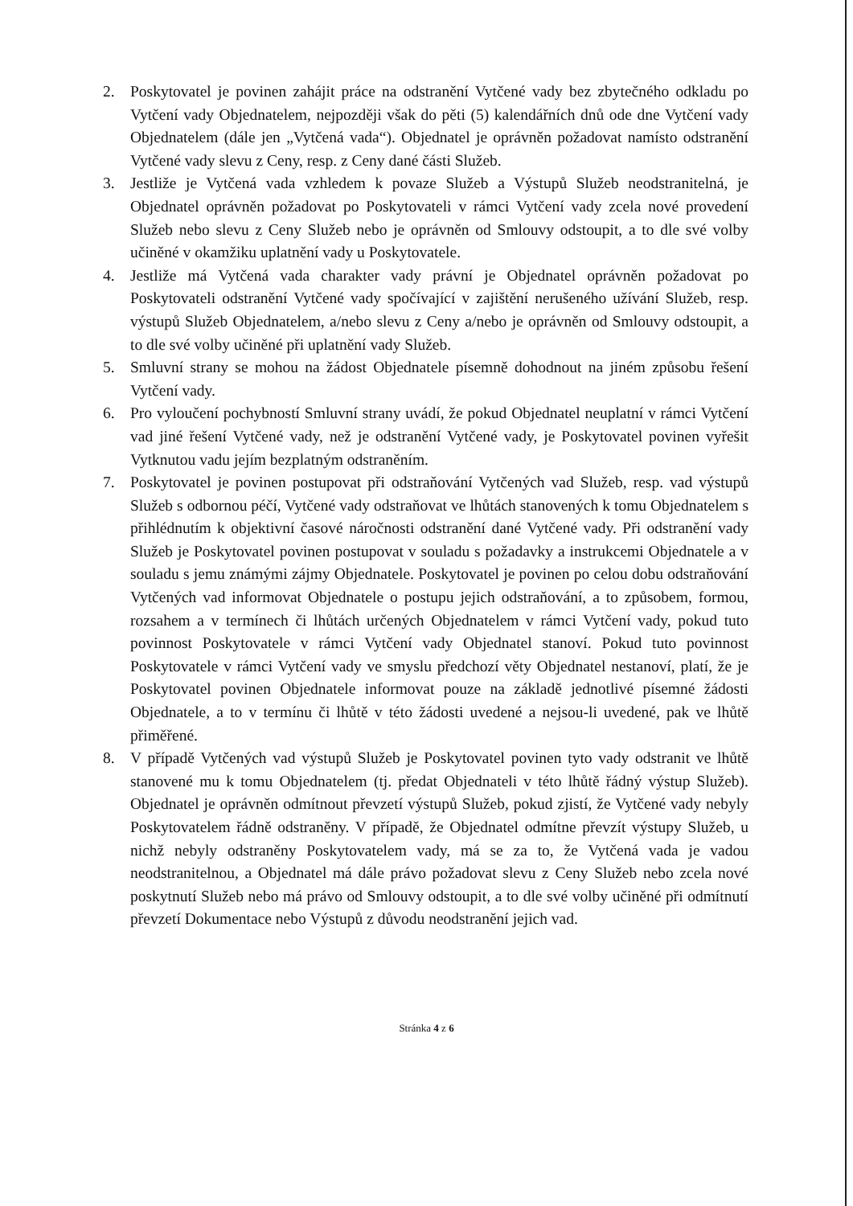2. Poskytovatel je povinen zahájit práce na odstranění Vytčené vady bez zbytečného odkladu po Vytčení vady Objednatelem, nejpozději však do pěti (5) kalendářních dnů ode dne Vytčení vady Objednatelem (dále jen „Vytčená vada“). Objednatel je oprávněn požadovat namísto odstranění Vytčené vady slevu z Ceny, resp. z Ceny dané části Služeb.
3. Jestliže je Vytčená vada vzhledem k povaze Služeb a Výstupů Služeb neodstranitelná, je Objednatel oprávněn požadovat po Poskytovateli v rámci Vytčení vady zcela nové provedení Služeb nebo slevu z Ceny Služeb nebo je oprávněn od Smlouvy odstoupit, a to dle své volby učiněné v okamžiku uplatnění vady u Poskytovatele.
4. Jestliže má Vytčená vada charakter vady právní je Objednatel oprávněn požadovat po Poskytovateli odstranění Vytčené vady spočívající v zajištění nerušeného užívání Služeb, resp. výstupů Služeb Objednatelem, a/nebo slevu z Ceny a/nebo je oprávněn od Smlouvy odstoupit, a to dle své volby učiněné při uplatnění vady Služeb.
5. Smluvní strany se mohou na žádost Objednatele písemně dohodnout na jiném způsobu řešení Vytčení vady.
6. Pro vyloučení pochybností Smluvní strany uvádí, že pokud Objednatel neuplatní v rámci Vytčení vad jiné řešení Vytčené vady, než je odstranění Vytčené vady, je Poskytovatel povinen vyřešit Vytknutou vadu jejím bezplatným odstraněním.
7. Poskytovatel je povinen postupovat při odstraňování Vytčených vad Služeb, resp. vad výstupů Služeb s odbornou péčí, Vytčené vady odstraňovat ve lhůtách stanovených k tomu Objednatelem s přihlédnutím k objektivní časové náročnosti odstranění dané Vytčené vady. Při odstranění vady Služeb je Poskytovatel povinen postupovat v souladu s požadavky a instrukcemi Objednatele a v souladu s jemu známými zájmy Objednatele. Poskytovatel je povinen po celou dobu odstraňování Vytčených vad informovat Objednatele o postupu jejich odstraňování, a to způsobem, formou, rozsahem a v termínech či lhůtách určených Objednatelem v rámci Vytčení vady, pokud tuto povinnost Poskytovatele v rámci Vytčení vady Objednatel stanoví. Pokud tuto povinnost Poskytovatele v rámci Vytčení vady ve smyslu předchozí věty Objednatel nestanoví, platí, že je Poskytovatel povinen Objednatele informovat pouze na základě jednotlivé písemné žádosti Objednatele, a to v termínu či lhůtě v této žádosti uvedené a nejsou-li uvedené, pak ve lhůtě přiměřené.
8. V případě Vytčených vad výstupů Služeb je Poskytovatel povinen tyto vady odstranit ve lhůtě stanovené mu k tomu Objednatelem (tj. předat Objednateli v této lhůtě řádný výstup Služeb). Objednatel je oprávněn odmítnout převzetí výstupů Služeb, pokud zjistí, že Vytčené vady nebyly Poskytovatelem řádně odstraněny. V případě, že Objednatel odmítne převzít výstupy Služeb, u nichž nebyly odstraněny Poskytovatelem vady, má se za to, že Vytčená vada je vadou neodstranitelnou, a Objednatel má dále právo požadovat slevu z Ceny Služeb nebo zcela nové poskytnutí Služeb nebo má právo od Smlouvy odstoupit, a to dle své volby učiněné při odmítnutí převzetí Dokumentace nebo Výstupů z důvodu neodstranění jejich vad.
Stránka 4 z 6